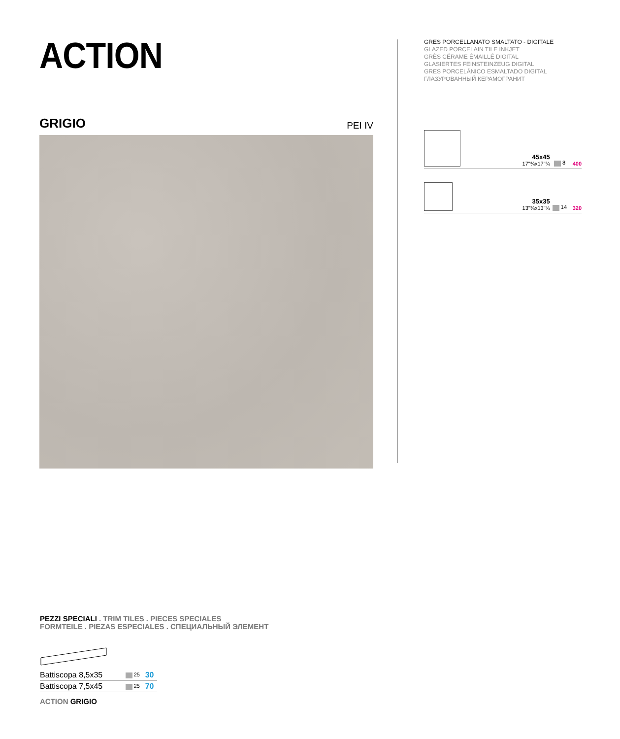ACTION
GRIGIO PEI IV
GRES PORCELLANATO SMALTATO - DIGITALE
GLAZED PORCELAIN TILE INKJET
GRÈS CÉRAME ÉMAILLÉ DIGITAL
GLASIERTES FEINSTEINZEUG DIGITAL
GRES PORCELÁNICO ESMALTADO DIGITAL
ГЛАЗУРОВАННЫЙ КЕРАМОГРАНИТ
| | 45x45 17"¾x17"¾ | 8 | 400 |
| | 35x35 13"¾x13"¾ | 14 | 320 |
PEZZI SPECIALI . TRIM TILES . PIECES SPECIALES
FORMTEILE . PIEZAS ESPECIALES . СПЕЦИАЛЬНЫЙ ЭЛЕМЕНТ
| Battiscopa 8,5x35 | 25 | 30 |
| Battiscopa 7,5x45 | 25 | 70 |
ACTION GRIGIO